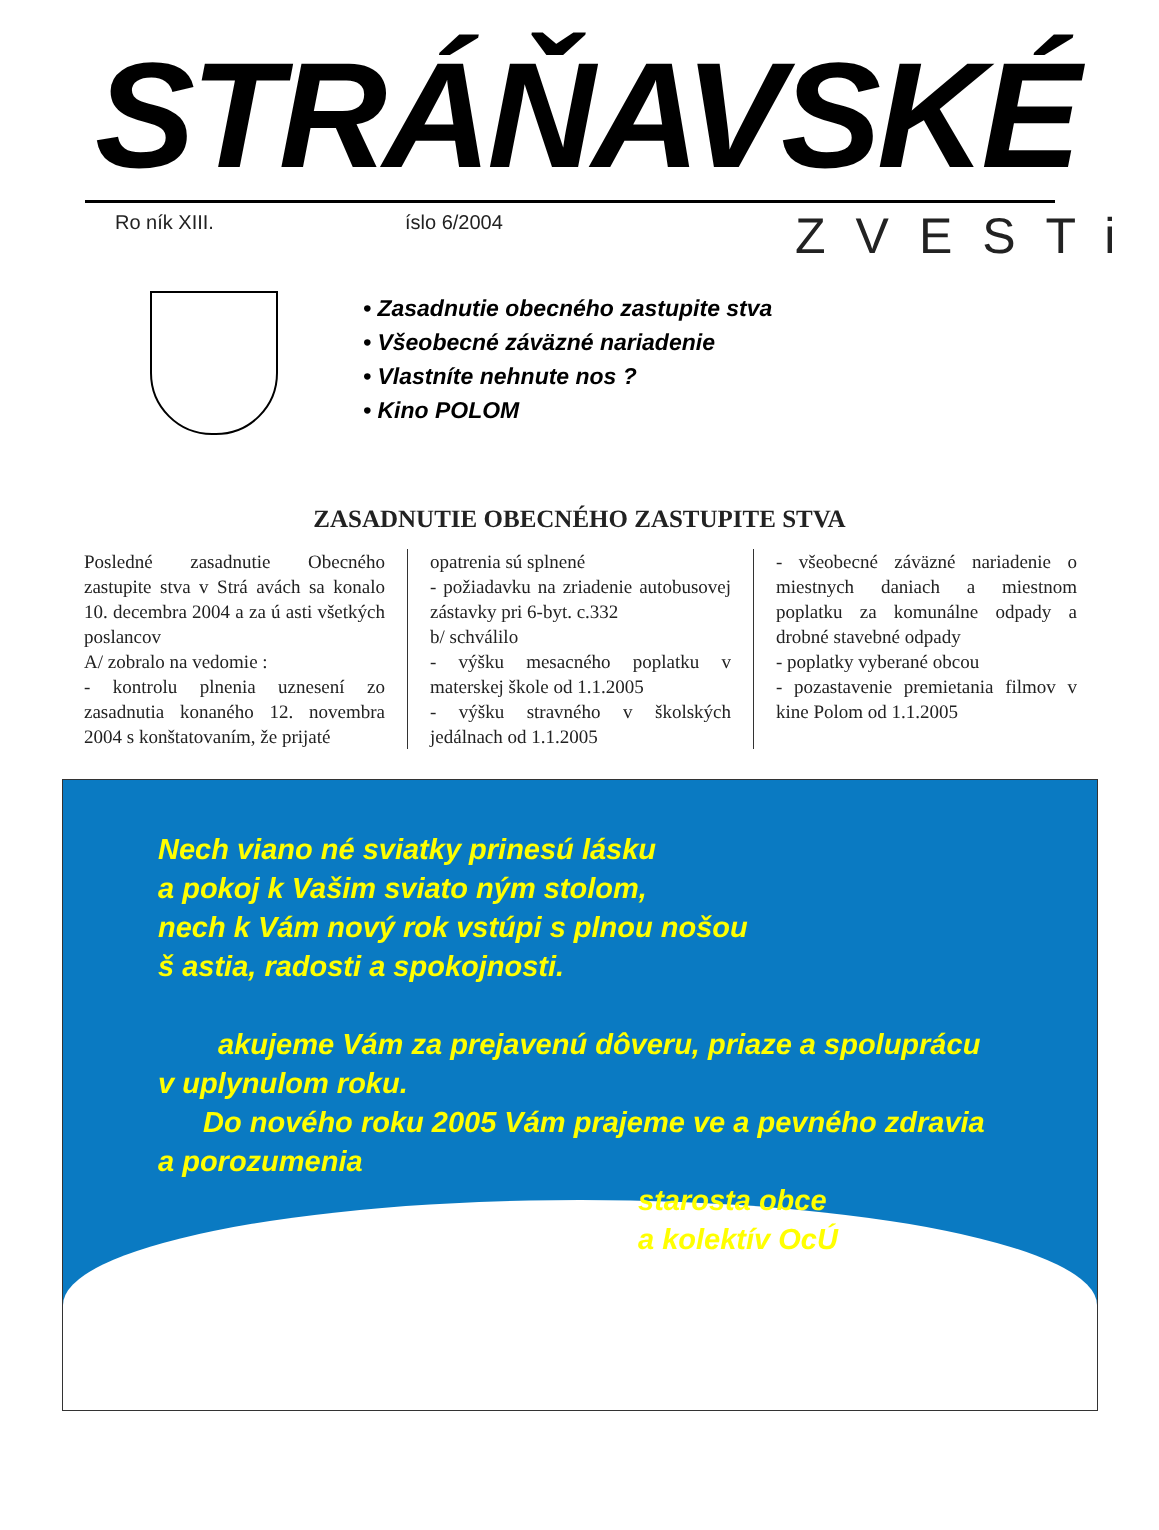STRÁŇAVSKÉ
Ro ník XIII. íslo 6/2004 ZVESTi
• Zasadnutie obecného zastupite stva
• Všeobecné záväzné nariadenie
• Vlastníte nehnute nos ?
• Kino POLOM
ZASADNUTIE OBECNÉHO ZASTUPITE STVA
Posledné zasadnutie Obecného zastupite stva v Strá avách sa konalo 10. decembra 2004 a za ú asti všetkých poslancov
A/ zobralo na vedomie :
- kontrolu plnenia uznesení zo zasadnutia konaného 12. novembra 2004 s konštatovaním, že prijaté
opatrenia sú splnené
- požiadavku na zriadenie autobusovej zástavky pri 6-byt. c.332
b/ schválilo
- výšku mesacného poplatku v materskej škole od 1.1.2005
- výšku stravného v školských jedálnach od 1.1.2005
- všeobecné záväzné nariadenie o miestnych daniach a miestnom poplatku za komunálne odpady a drobné stavebné odpady
- poplatky vyberané obcou
- pozastavenie premietania filmov v kine Polom od 1.1.2005
Nech viano né sviatky prinesú lásku
a pokoj k Vašim sviato ným stolom,
nech k Vám nový rok vstúpi s plnou nošou
š astia, radosti a spokojnosti.
akujeme Vám za prejavenú dôveru, priaze a spoluprácu
v uplynulom roku.
Do nového roku 2005 Vám prajeme ve a pevného zdravia
a porozumenia
starosta obce
a kolektív OcÚ